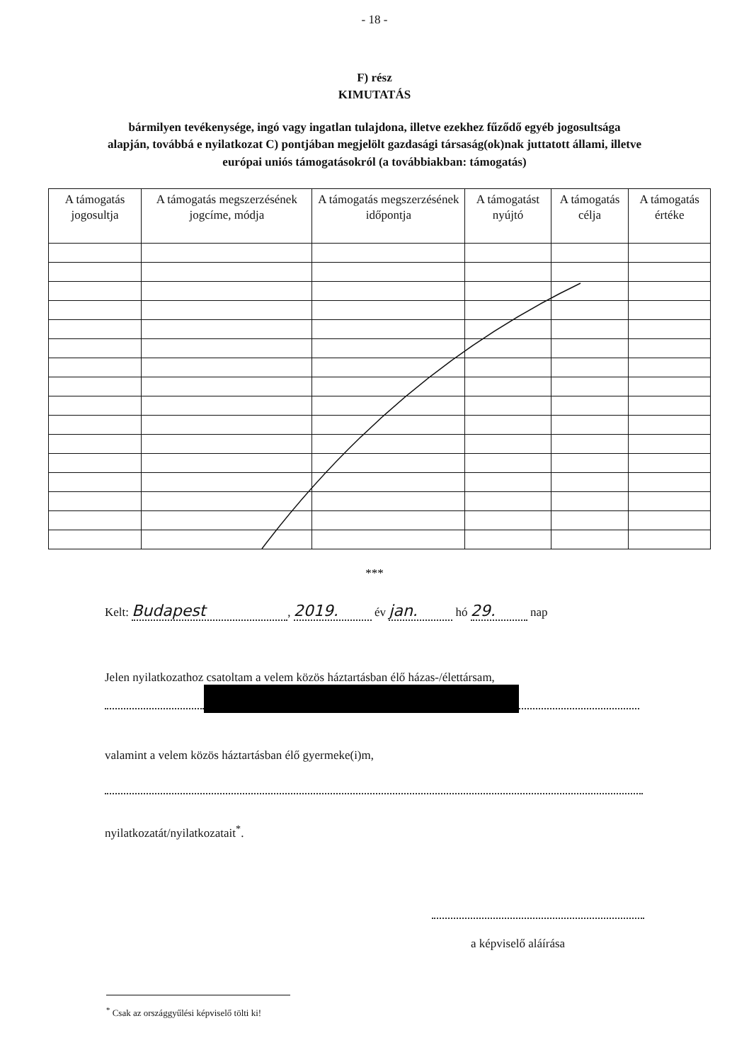- 18 -
F) rész
KIMUTATÁS
bármilyen tevékenysége, ingó vagy ingatlan tulajdona, illetve ezekhez fűződő egyéb jogosultsága alapján, továbbá e nyilatkozat C) pontjában megjelölt gazdasági társaság(ok)nak juttatott állami, illetve európai uniós támogatásokról (a továbbiakban: támogatás)
| A támogatás jogosultja | A támogatás megszerzésének jogcíme, módja | A támogatás megszerzésének időpontja | A támogatást nyújtó | A támogatás célja | A támogatás értéke |
| --- | --- | --- | --- | --- | --- |
***
Kelt: Budapest, 2019. év jan. hó 29. nap
Jelen nyilatkozathoz csatoltam a velem közös háztartásban élő házas-/élettársam,
valamint a velem közös háztartásban élő gyermeke(i)m,
nyilatkozatát/nyilatkozatait<sup>*</sup>.
a képviselő aláírása
<sup>*</sup> Csak az országgyűlési képviselő tölti ki!